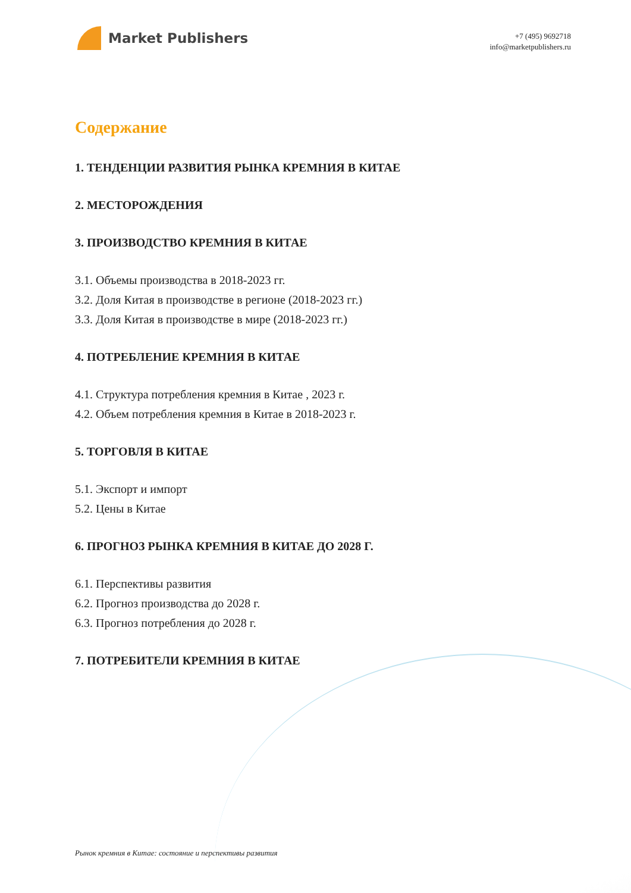Market Publishers
+7 (495) 9692718
info@marketpublishers.ru
Содержание
1. ТЕНДЕНЦИИ РАЗВИТИЯ РЫНКА КРЕМНИЯ В КИТАЕ
2. МЕСТОРОЖДЕНИЯ
3. ПРОИЗВОДСТВО КРЕМНИЯ В КИТАЕ
3.1. Объемы производства в 2018-2023 гг.
3.2. Доля Китая в производстве в регионе (2018-2023 гг.)
3.3. Доля Китая в производстве в мире (2018-2023 гг.)
4. ПОТРЕБЛЕНИЕ КРЕМНИЯ В КИТАЕ
4.1. Структура потребления кремния в Китае , 2023 г.
4.2. Объем потребления кремния в Китае в 2018-2023 г.
5. ТОРГОВЛЯ В КИТАЕ
5.1. Экспорт и импорт
5.2. Цены в Китае
6. ПРОГНОЗ РЫНКА КРЕМНИЯ В КИТАЕ ДО 2028 Г.
6.1. Перспективы развития
6.2. Прогноз производства до 2028 г.
6.3. Прогноз потребления до 2028 г.
7. ПОТРЕБИТЕЛИ КРЕМНИЯ В КИТАЕ
Рынок кремния в Китае: состояние и перспективы развития